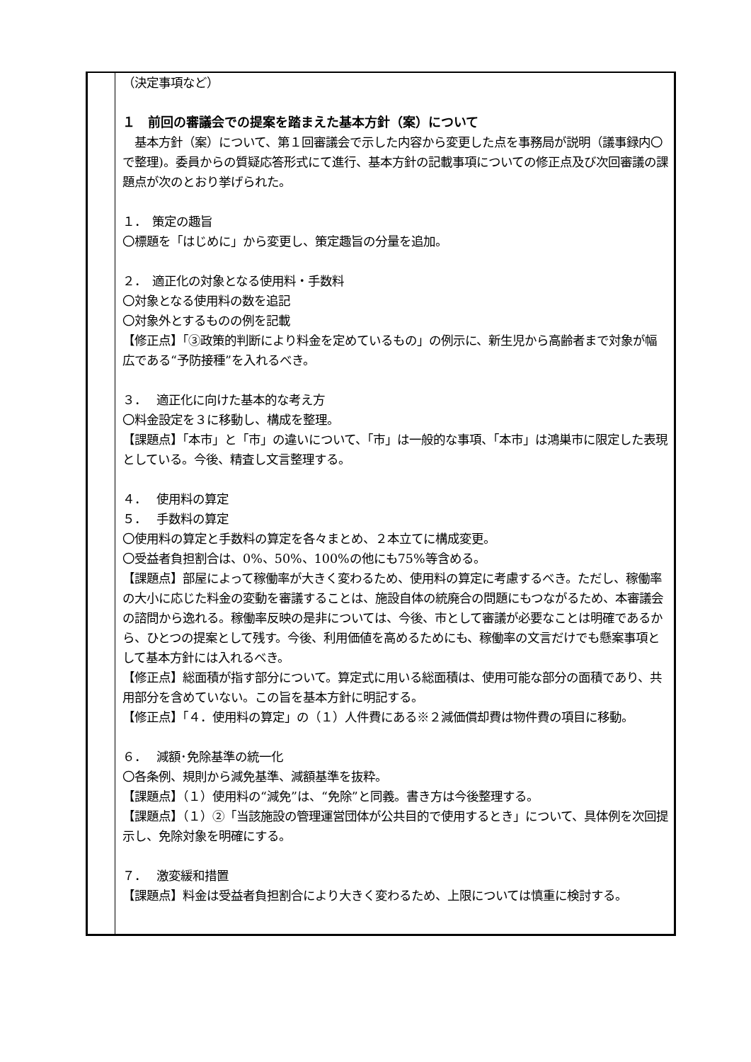| | （決定事項など） １ 前回の審議会での提案を踏まえた基本方針（案）について 基本方針（案）について、第１回審議会で示した内容から変更した点を事務局が説明（議事録内〇で整理)。委員からの質疑応答形式にて進行、基本方針の記載事項についての修正点及び次回審議の課題点が次のとおり挙げられた。 １． 策定の趣旨 〇標題を「はじめに」から変更し、策定趣旨の分量を追加。 ２． 適正化の対象となる使用料・手数料 〇対象となる使用料の数を追記 〇対象外とするものの例を記載 【修正点】「③政策的判断により料金を定めているもの」の例示に、新生児から高齢者まで対象が幅広である“予防接種”を入れるべき。 ３． 適正化に向けた基本的な考え方 〇料金設定を３に移動し、構成を整理。 【課題点】「本市」と「市」の違いについて、「市」は一般的な事項、「本市」は鴻巣市に限定した表現としている。今後、精査し文言整理する。 ４． 使用料の算定 ５． 手数料の算定 〇使用料の算定と手数料の算定を各々まとめ、２本立てに構成変更。 〇受益者負担割合は、0%、50%、100%の他にも75%等含める。 【課題点】部屋によって稼働率が大きく変わるため、使用料の算定に考慮するべき。ただし、稼働率の大小に応じた料金の変動を審議することは、施設自体の統廃合の問題にもつながるため、本審議会の諮問から逸れる。稼働率反映の是非については、今後、市として審議が必要なことは明確であるから、ひとつの提案として残す。今後、利用価値を高めるためにも、稼働率の文言だけでも懸案事項として基本方針には入れるべき。 【修正点】総面積が指す部分について。算定式に用いる総面積は、使用可能な部分の面積であり、共用部分を含めていない。この旨を基本方針に明記する。 【修正点】「４．使用料の算定」の（１）人件費にある※２減価償却費は物件費の項目に移動。 ６． 減額･免除基準の統一化 〇各条例、規則から減免基準、減額基準を抜粋。 【課題点】（１）使用料の“減免”は、“免除”と同義。書き方は今後整理する。 【課題点】（１）②「当該施設の管理運営団体が公共目的で使用するとき」について、具体例を次回提示し、免除対象を明確にする。 ７． 激変緩和措置 【課題点】料金は受益者負担割合により大きく変わるため、上限については慎重に検討する。 |